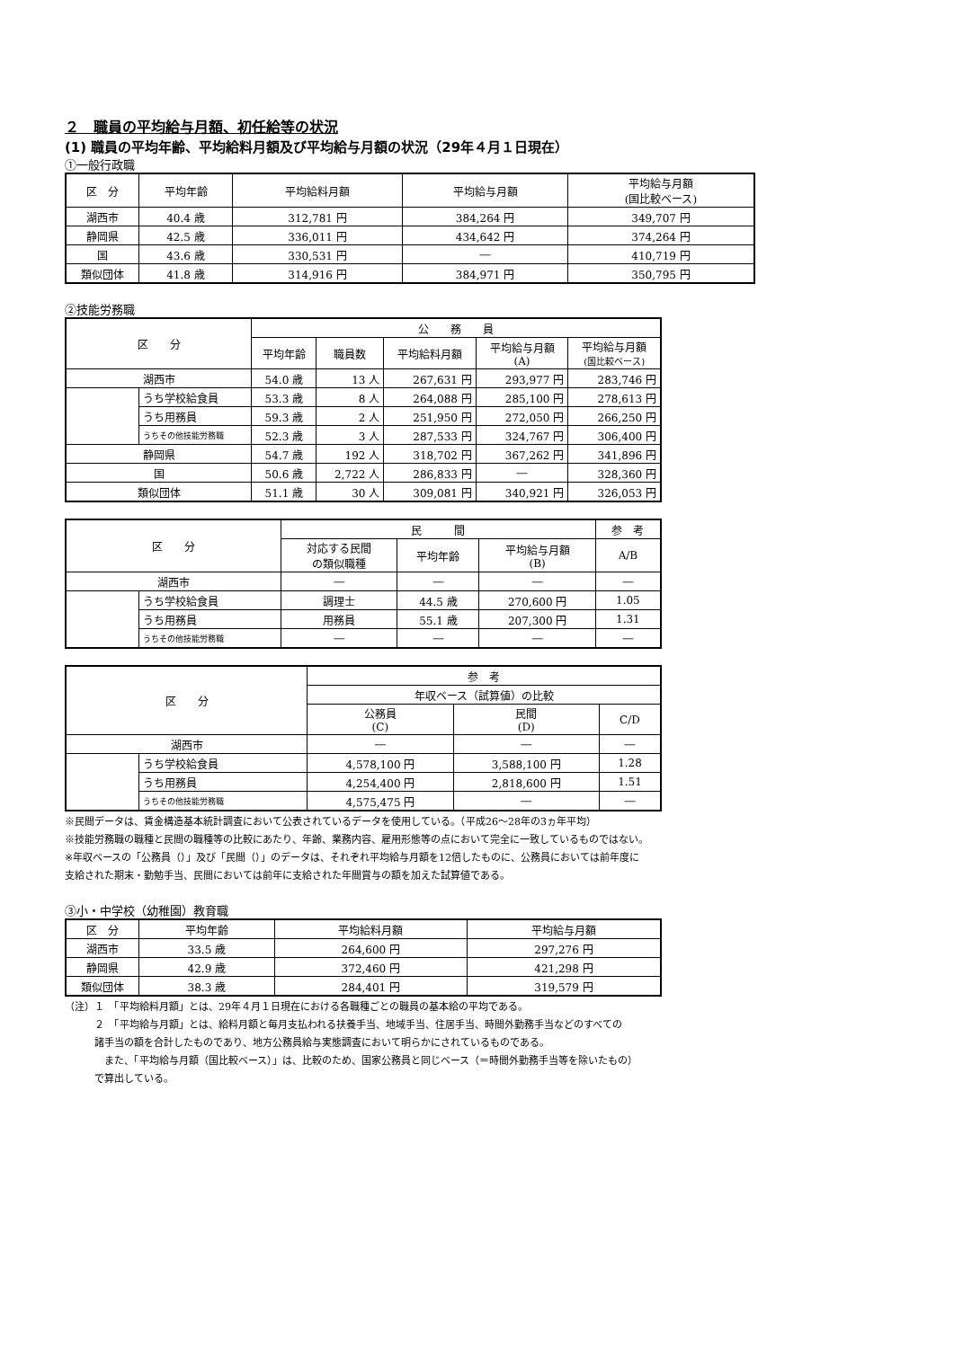２　職員の平均給与月額、初任給等の状況
(1) 職員の平均年齢、平均給料月額及び平均給与月額の状況（29年４月１日現在）
①一般行政職
| 区 分 | 平均年齢 | 平均給料月額 | 平均給与月額 | 平均給与月額 (国比較ベース) |
| --- | --- | --- | --- | --- |
| 湖西市 | 40.4 歳 | 312,781 円 | 384,264 円 | 349,707 円 |
| 静岡県 | 42.5 歳 | 336,011 円 | 434,642 円 | 374,264 円 |
| 国 | 43.6 歳 | 330,531 円 | ― | 410,719 円 |
| 類似団体 | 41.8 歳 | 314,916 円 | 384,971 円 | 350,795 円 |
②技能労務職
| 区 分 | | 公 務 員 | | | | |
| --- | --- | --- | --- | --- | --- | --- |
| | | 平均年齢 | 職員数 | 平均給料月額 | 平均給与月額 (A) | 平均給与月額 (国比較ベース) |
| 湖西市 | | 54.0 歳 | 13 人 | 267,631 円 | 293,977 円 | 283,746 円 |
| | うち学校給食員 | 53.3 歳 | 8 人 | 264,088 円 | 285,100 円 | 278,613 円 |
| | うち用務員 | 59.3 歳 | 2 人 | 251,950 円 | 272,050 円 | 266,250 円 |
| | うちその他技能労務職 | 52.3 歳 | 3 人 | 287,533 円 | 324,767 円 | 306,400 円 |
| 静岡県 | | 54.7 歳 | 192 人 | 318,702 円 | 367,262 円 | 341,896 円 |
| 国 | | 50.6 歳 | 2,722 人 | 286,833 円 | ― | 328,360 円 |
| 類似団体 | | 51.1 歳 | 30 人 | 309,081 円 | 340,921 円 | 326,053 円 |
| 区 分 | | 民 間 | | | 参 考 |
| --- | --- | --- | --- | --- | --- |
| | | 対応する民間 の類似職種 | 平均年齢 | 平均給与月額 (B) | A/B |
| 湖西市 | | ― | ― | ― | ― |
| | うち学校給食員 | 調理士 | 44.5 歳 | 270,600 円 | 1.05 |
| | うち用務員 | 用務員 | 55.1 歳 | 207,300 円 | 1.31 |
| | うちその他技能労務職 | ― | ― | ― | ― |
| 区 分 | | 参 考 | | |
| --- | --- | --- | --- | --- |
| | | 年収ベース（試算値）の比較 | | |
| | | 公務員 (C) | 民間 (D) | C/D |
| 湖西市 | | ― | ― | ― |
| | うち学校給食員 | 4,578,100 円 | 3,588,100 円 | 1.28 |
| | うち用務員 | 4,254,400 円 | 2,818,600 円 | 1.51 |
| | うちその他技能労務職 | 4,575,475 円 | ― | ― |
※民間データは、賃金構造基本統計調査において公表されているデータを使用している。（平成26～28年の3ヵ年平均）
※技能労務職の職種と民間の職種等の比較にあたり、年齢、業務内容、雇用形態等の点において完全に一致しているものではない。
※年収ベースの「公務員（）」及び「民間（）」のデータは、それぞれ平均給与月額を12倍したものに、公務員においては前年度に
支給された期末・勤勉手当、民間においては前年に支給された年間賞与の額を加えた試算値である。
③小・中学校（幼稚園）教育職
| 区 分 | 平均年齢 | 平均給料月額 | 平均給与月額 |
| --- | --- | --- | --- |
| 湖西市 | 33.5 歳 | 264,600 円 | 297,276 円 |
| 静岡県 | 42.9 歳 | 372,460 円 | 421,298 円 |
| 類似団体 | 38.3 歳 | 284,401 円 | 319,579 円 |
（注）１　「平均給料月額」とは、29年４月１日現在における各職種ごとの職員の基本給の平均である。
　　　２　「平均給与月額」とは、給料月額と毎月支払われる扶養手当、地域手当、住居手当、時間外勤務手当などのすべての
　　　諸手当の額を合計したものであり、地方公務員給与実態調査において明らかにされているものである。
　　　　また、「平均給与月額（国比較ベース）」は、比較のため、国家公務員と同じベース（＝時間外勤務手当等を除いたもの）
　　　で算出している。